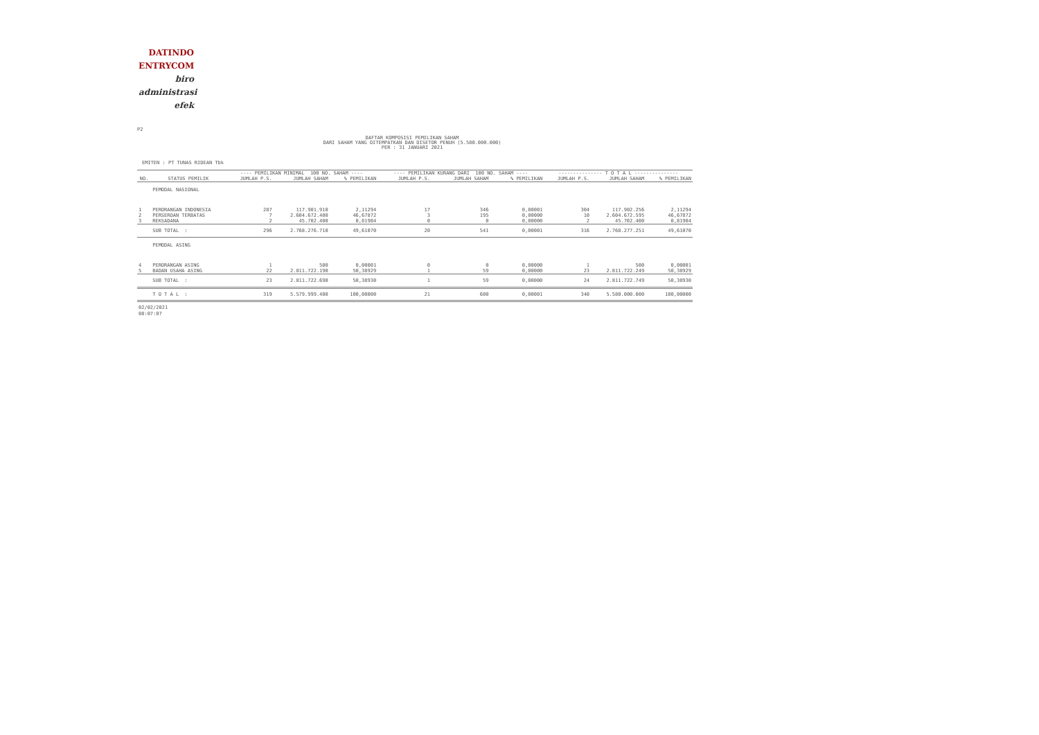DATINDO
ENTRYCOM
biro
administrasi
efek
P2
DAFTAR KOMPOSISI PEMILIKAN SAHAM
DARI SAHAM YANG DITEMPATKAN DAN DISETOR PENUH (5.580.000.000)
PER : 31 JANUARI 2021
EMITEN : PT TUNAS RIDEAN Tbk
| | | ---- PEMILIKAN MINIMAL 100 NO. SAHAM ---- | | | ---- PEMILIKAN KURANG DARI 100 NO. SAHAM ---- | | | --------------- T O T A L --------------- | | |
| --- | --- | --- | --- | --- | --- | --- | --- | --- | --- | --- |
| NO. | STATUS PEMILIK | JUMLAH P.S. | JUMLAH SAHAM | % PEMILIKAN | JUMLAH P.S. | JUMLAH SAHAM | % PEMILIKAN | JUMLAH P.S. | JUMLAH SAHAM | % PEMILIKAN |
| | PEMODAL NASIONAL | | | | | | | | | |
| 1 | PERORANGAN INDONESIA | 287 | 117.901.910 | 2,11294 | 17 | 346 | 0,00001 | 304 | 117.902.256 | 2,11294 |
| 2 | PERSEROAN TERBATAS | 7 | 2.604.672.400 | 46,67872 | 3 | 195 | 0,00000 | 10 | 2.604.672.595 | 46,67872 |
| 3 | REKSADANA | 2 | 45.702.400 | 0,81904 | 0 | 0 | 0,00000 | 2 | 45.702.400 | 0,81904 |
| | SUB TOTAL : | 296 | 2.768.276.710 | 49,61070 | 20 | 541 | 0,00001 | 316 | 2.768.277.251 | 49,61070 |
| | PEMODAL ASING | | | | | | | | | |
| 4 | PERORANGAN ASING | 1 | 500 | 0,00001 | 0 | 0 | 0,00000 | 1 | 500 | 0,00001 |
| 5 | BADAN USAHA ASING | 22 | 2.811.722.190 | 50,38929 | 1 | 59 | 0,00000 | 23 | 2.811.722.249 | 50,38929 |
| | SUB TOTAL : | 23 | 2.811.722.690 | 50,38930 | 1 | 59 | 0,00000 | 24 | 2.811.722.749 | 50,38930 |
| | T O T A L : | 319 | 5.579.999.400 | 100,00000 | 21 | 600 | 0,00001 | 340 | 5.580.000.000 | 100,00000 |
02/02/2021
08:07:07